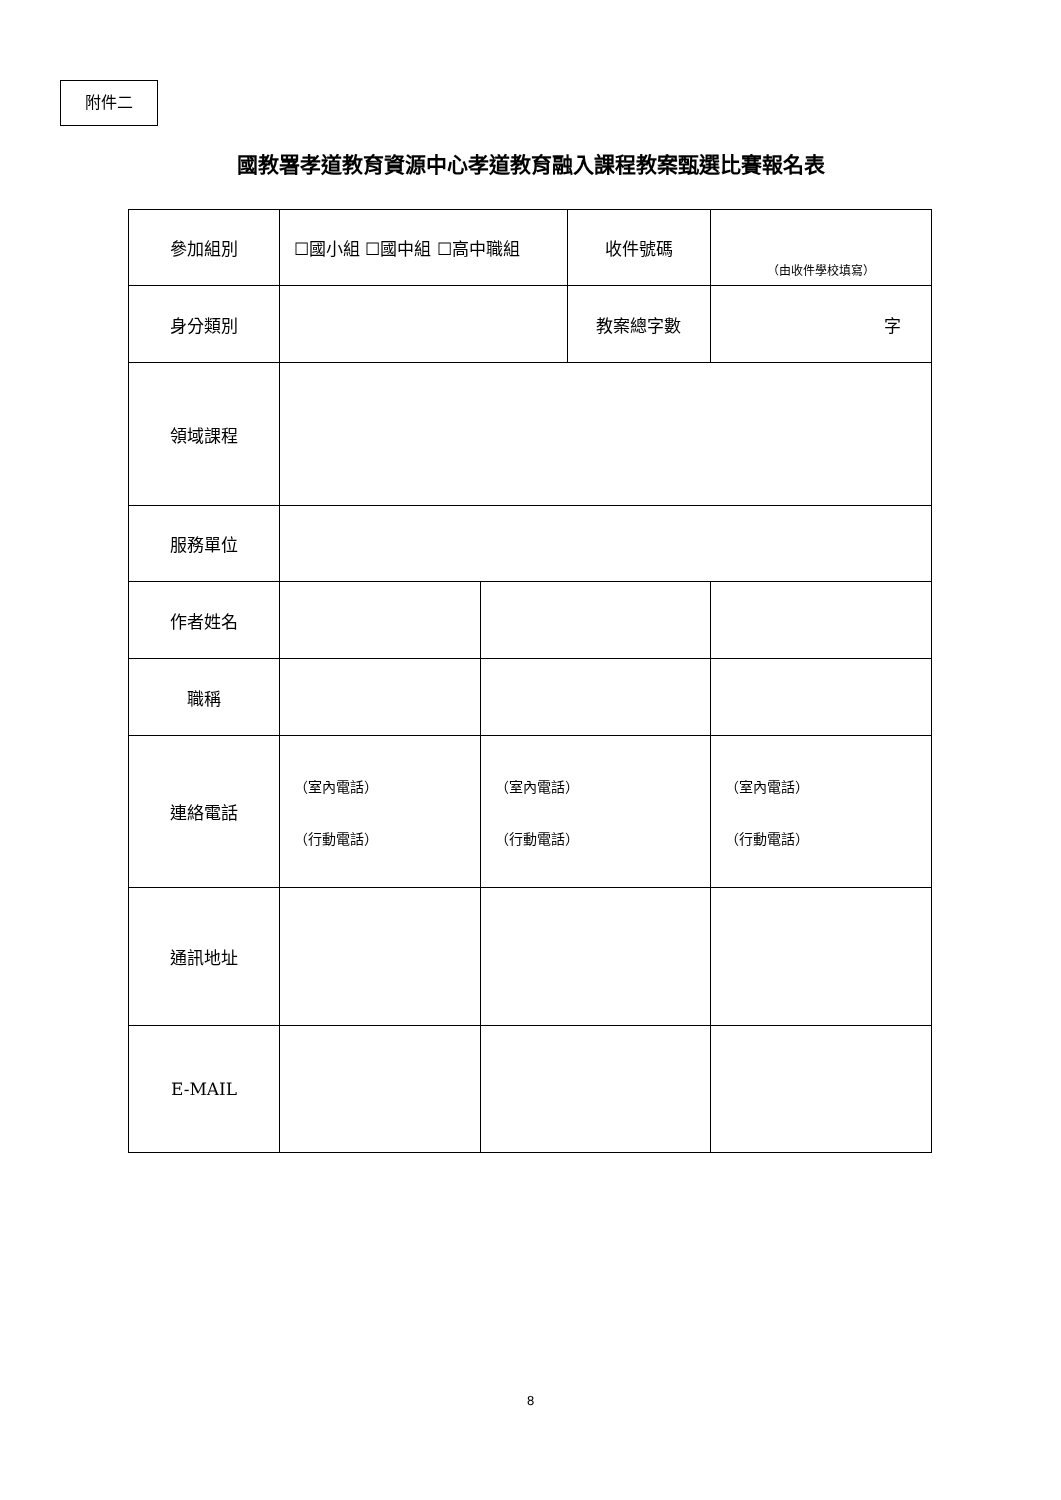附件二
國教署孝道教育資源中心孝道教育融入課程教案甄選比賽報名表
| 參加組別 | ☐國小組 ☐國中組 ☐高中職組 | | 收件號碼 | （由收件學校填寫） |
| 身分類別 | | | 教案總字數 | 字 |
| 領域課程 | | | | |
| 服務單位 | | | | |
| 作者姓名 | | | | |
| 職稱 | | | | |
| 連絡電話 | （室內電話） （行動電話） | （室內電話） （行動電話） | | （室內電話） （行動電話） |
| 通訊地址 | | | | |
| E-MAIL | | | | |
8